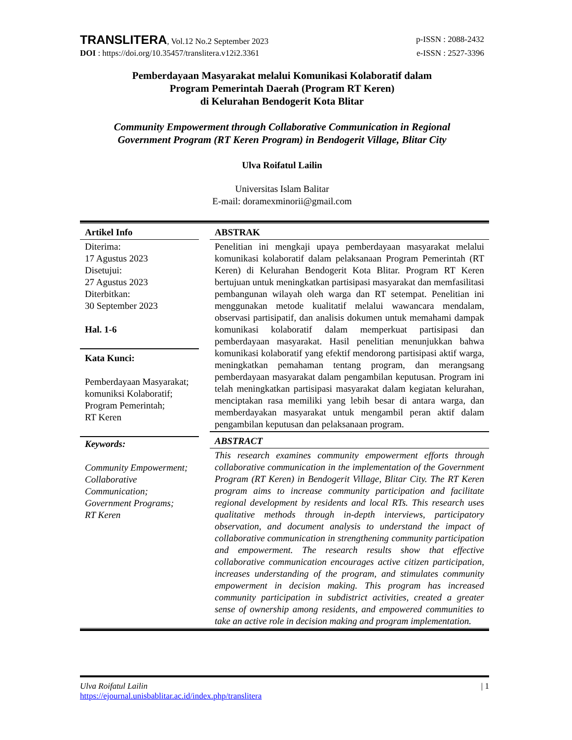TRANSLITERA, Vol.12 No.2 September 2023 p-ISSN : 2088-2432
DOI : https://doi.org/10.35457/translitera.v12i2.3361 e-ISSN : 2527-3396
Pemberdayaan Masyarakat melalui Komunikasi Kolaboratif dalam
Program Pemerintah Daerah (Program RT Keren)
di Kelurahan Bendogerit Kota Blitar
Community Empowerment through Collaborative Communication in Regional
Government Program (RT Keren Program) in Bendogerit Village, Blitar City
Ulva Roifatul Lailin
Universitas Islam Balitar
E-mail: doramexminorii@gmail.com
Artikel Info
Diterima:
17 Agustus 2023
Disetujui:
27 Agustus 2023
Diterbitkan:
30 September 2023
Hal. 1-6
Kata Kunci:
Pemberdayaan Masyarakat; komuniksi Kolaboratif; Program Pemerintah;
RT Keren
Keywords:
Community Empowerment; Collaborative Communication; Government Programs;
RT Keren
ABSTRAK
Penelitian ini mengkaji upaya pemberdayaan masyarakat melalui komunikasi kolaboratif dalam pelaksanaan Program Pemerintah (RT Keren) di Kelurahan Bendogerit Kota Blitar. Program RT Keren bertujuan untuk meningkatkan partisipasi masyarakat dan memfasilitasi pembangunan wilayah oleh warga dan RT setempat. Penelitian ini menggunakan metode kualitatif melalui wawancara mendalam, observasi partisipatif, dan analisis dokumen untuk memahami dampak komunikasi kolaboratif dalam memperkuat partisipasi dan pemberdayaan masyarakat. Hasil penelitian menunjukkan bahwa komunikasi kolaboratif yang efektif mendorong partisipasi aktif warga, meningkatkan pemahaman tentang program, dan merangsang pemberdayaan masyarakat dalam pengambilan keputusan. Program ini telah meningkatkan partisipasi masyarakat dalam kegiatan kelurahan, menciptakan rasa memiliki yang lebih besar di antara warga, dan memberdayakan masyarakat untuk mengambil peran aktif dalam pengambilan keputusan dan pelaksanaan program.
ABSTRACT
This research examines community empowerment efforts through collaborative communication in the implementation of the Government Program (RT Keren) in Bendogerit Village, Blitar City. The RT Keren program aims to increase community participation and facilitate regional development by residents and local RTs. This research uses qualitative methods through in-depth interviews, participatory observation, and document analysis to understand the impact of collaborative communication in strengthening community participation and empowerment. The research results show that effective collaborative communication encourages active citizen participation, increases understanding of the program, and stimulates community empowerment in decision making. This program has increased community participation in subdistrict activities, created a greater sense of ownership among residents, and empowered communities to take an active role in decision making and program implementation.
Ulva Roifatul Lailin | 1
https://ejournal.unisbablitar.ac.id/index.php/translitera